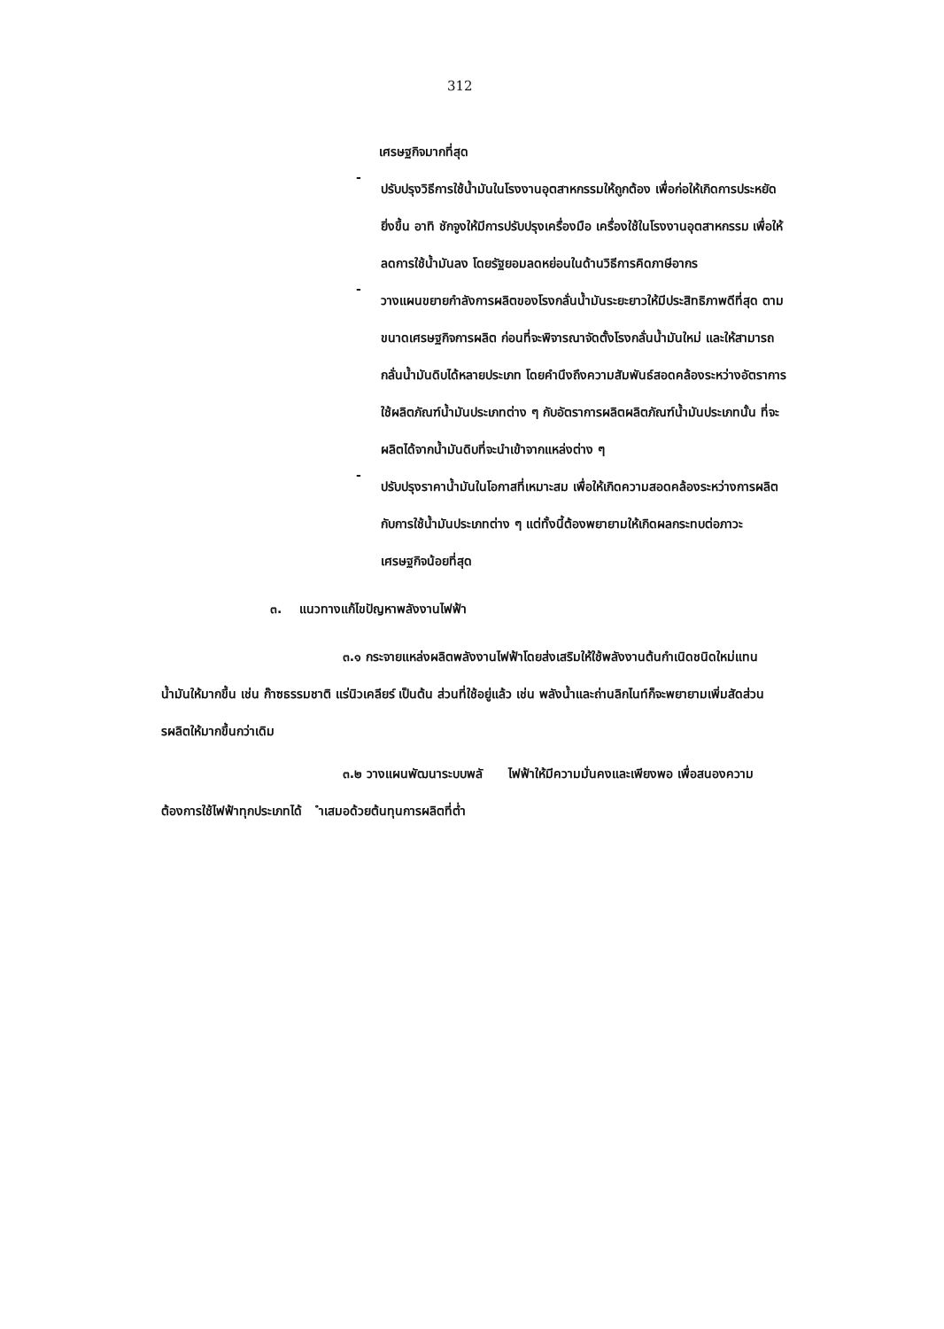312
เศรษฐกิจมากที่สุด
-
ปรับปรุงวิธีการใช้น้ำมันในโรงงานอุตสาหกรรมให้ถูกต้อง เพื่อก่อให้เกิดการประหยัดยิ่งขึ้น อาทิ ชักจูงให้มีการปรับปรุงเครื่องมือ เครื่องใช้ในโรงงานอุตสาหกรรม เพื่อให้ลดการใช้น้ำมันลง โดยรัฐยอมลดหย่อนในด้านวิธีการคิดภาษีอากร
-
วางแผนขยายกำลังการผลิตของโรงกลั่นน้ำมันระยะยาวให้มีประสิทธิภาพดีที่สุด ตามขนาดเศรษฐกิจการผลิต ก่อนที่จะพิจารณาจัดตั้งโรงกลั่นน้ำมันใหม่ และให้สามารถกลั่นน้ำมันดิบได้หลายประเภท โดยคำนึงถึงความสัมพันธ์สอดคล้องระหว่างอัตราการใช้ผลิตภัณฑ์น้ำมันประเภทต่าง ๆ กับอัตราการผลิตผลิตภัณฑ์น้ำมันประเภทนั้น ที่จะผลิตได้จากน้ำมันดิบที่จะนำเข้าจากแหล่งต่าง ๆ
-
ปรับปรุงราคาน้ำมันในโอกาสที่เหมาะสม เพื่อให้เกิดความสอดคล้องระหว่างการผลิตกับการใช้น้ำมันประเภทต่าง ๆ แต่ทั้งนี้ต้องพยายามให้เกิดผลกระทบต่อภาวะเศรษฐกิจน้อยที่สุด
๓. แนวทางแก้ไขปัญหาพลังงานไฟฟ้า
๓.๑ กระจายแหล่งผลิตพลังงานไฟฟ้าโดยส่งเสริมให้ใช้พลังงานต้นกำเนิดชนิดใหม่แทนน้ำมันให้มากขึ้น เช่น ก๊าซธรรมชาติ แร่นิวเคลียร์ เป็นต้น ส่วนที่ใช้อยู่แล้ว เช่น พลังน้ำและถ่านลิกไนท์ก็จะพยายามเพิ่มสัดส่วน รผลิตให้มากขึ้นกว่าเดิม
๓.๒ วางแผนพัฒนาระบบพลั ไฟฟ้าให้มีความมั่นคงและเพียงพอ เพื่อสนองความต้องการใช้ไฟฟ้าทุกประเภทได้ ำเสมอด้วยต้นทุนการผลิตที่ต่ำ